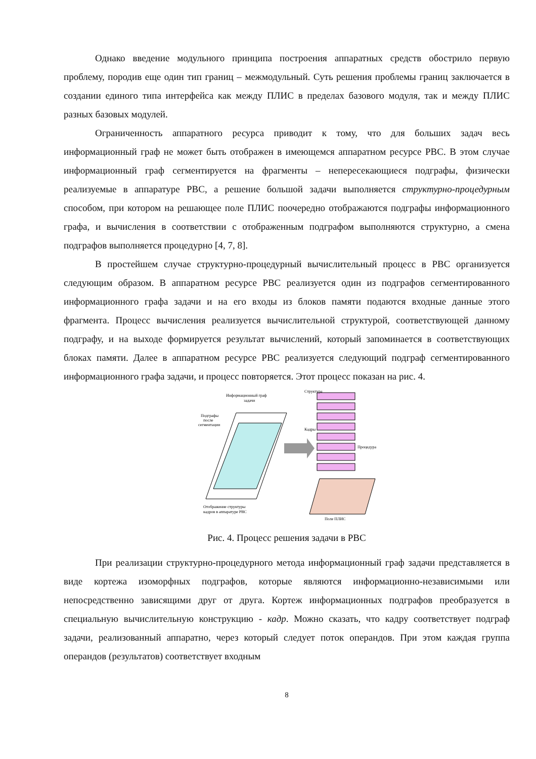Однако введение модульного принципа построения аппаратных средств обострило первую проблему, породив еще один тип границ – межмодульный. Суть решения проблемы границ заключается в создании единого типа интерфейса как между ПЛИС в пределах базового модуля, так и между ПЛИС разных базовых модулей.
Ограниченность аппаратного ресурса приводит к тому, что для больших задач весь информационный граф не может быть отображен в имеющемся аппаратном ресурсе РВС. В этом случае информационный граф сегментируется на фрагменты – непересекающиеся подграфы, физически реализуемые в аппаратуре РВС, а решение большой задачи выполняется структурно-процедурным способом, при котором на решающее поле ПЛИС поочередно отображаются подграфы информационного графа, и вычисления в соответствии с отображенным подграфом выполняются структурно, а смена подграфов выполняется процедурно [4, 7, 8].
В простейшем случае структурно-процедурный вычислительный процесс в РВС организуется следующим образом. В аппаратном ресурсе РВС реализуется один из подграфов сегментированного информационного графа задачи и на его входы из блоков памяти подаются входные данные этого фрагмента. Процесс вычисления реализуется вычислительной структурой, соответствующей данному подграфу, и на выходе формируется результат вычислений, который запоминается в соответствующих блоках памяти. Далее в аппаратном ресурсе РВС реализуется следующий подграф сегментированного информационного графа задачи, и процесс повторяется. Этот процесс показан на рис. 4.
Информационный граф
задачи
Структура
Подграфы
после
сегментации
Кадры
Процедура
Отображение структуры
кадров в аппаратуре РВС
Поле ПЛИС
Рис. 4. Процесс решения задачи в РВС
При реализации структурно-процедурного метода информационный граф задачи представляется в виде кортежа изоморфных подграфов, которые являются информационно-независимыми или непосредственно зависящими друг от друга. Кортеж информационных подграфов преобразуется в специальную вычислительную конструкцию - кадр. Можно сказать, что кадру соответствует подграф задачи, реализованный аппаратно, через который следует поток операндов. При этом каждая группа операндов (результатов) соответствует входным
8